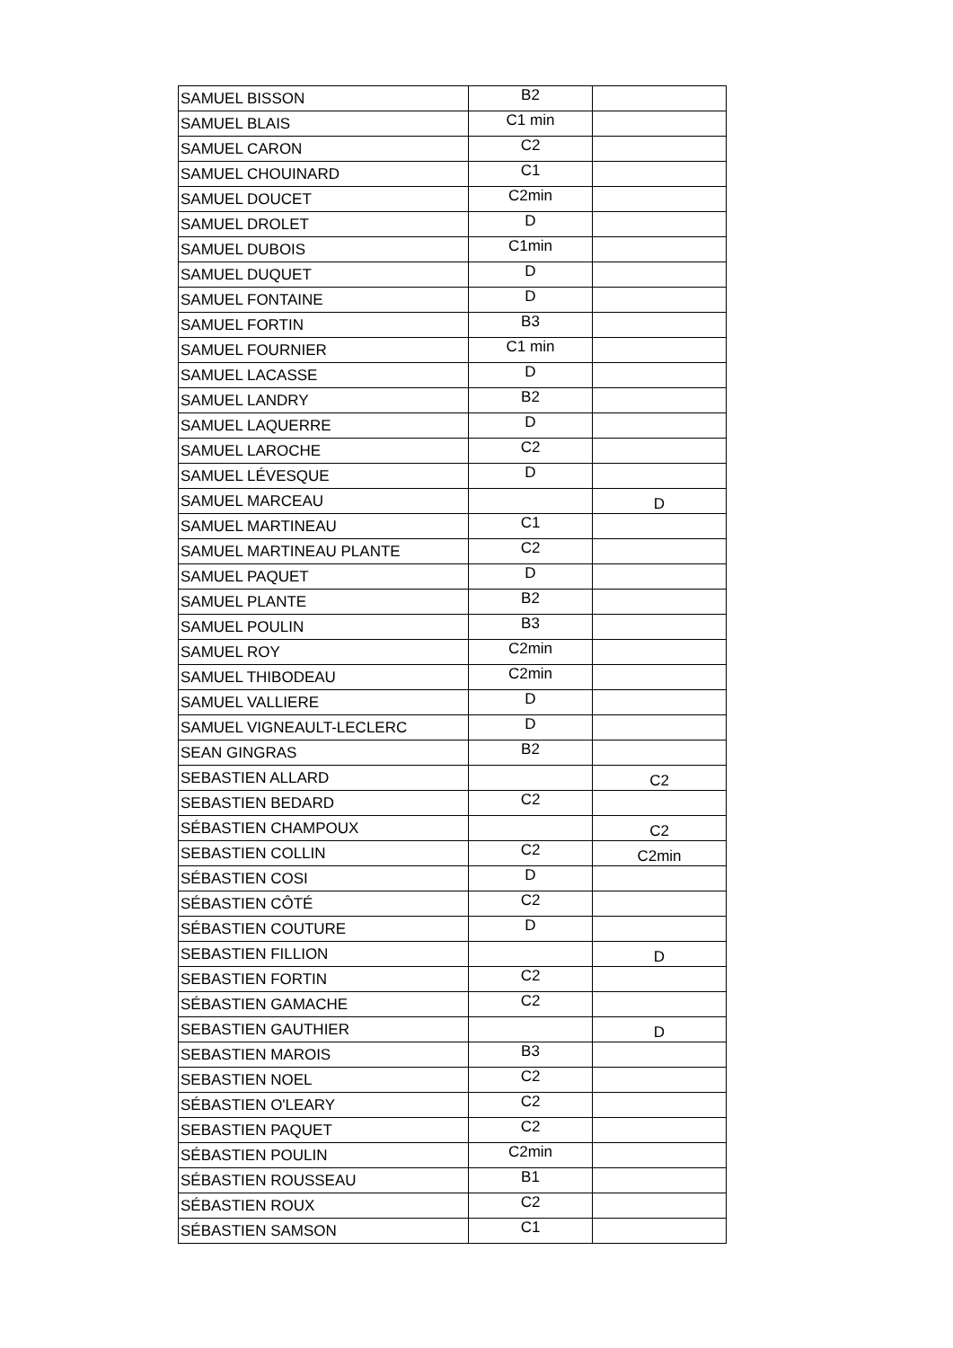| SAMUEL BISSON | B2 | |
| SAMUEL BLAIS | C1 min | |
| SAMUEL CARON | C2 | |
| SAMUEL CHOUINARD | C1 | |
| SAMUEL DOUCET | C2min | |
| SAMUEL DROLET | D | |
| SAMUEL DUBOIS | C1min | |
| SAMUEL DUQUET | D | |
| SAMUEL FONTAINE | D | |
| SAMUEL FORTIN | B3 | |
| SAMUEL FOURNIER | C1 min | |
| SAMUEL LACASSE | D | |
| SAMUEL LANDRY | B2 | |
| SAMUEL LAQUERRE | D | |
| SAMUEL LAROCHE | C2 | |
| SAMUEL LÉVESQUE | D | |
| SAMUEL MARCEAU | | D |
| SAMUEL MARTINEAU | C1 | |
| SAMUEL MARTINEAU PLANTE | C2 | |
| SAMUEL PAQUET | D | |
| SAMUEL PLANTE | B2 | |
| SAMUEL POULIN | B3 | |
| SAMUEL ROY | C2min | |
| SAMUEL THIBODEAU | C2min | |
| SAMUEL VALLIERE | D | |
| SAMUEL VIGNEAULT-LECLERC | D | |
| SEAN GINGRAS | B2 | |
| SEBASTIEN ALLARD | | C2 |
| SEBASTIEN BEDARD | C2 | |
| SÉBASTIEN CHAMPOUX | | C2 |
| SEBASTIEN COLLIN | C2 | C2min |
| SÉBASTIEN COSI | D | |
| SÉBASTIEN CÔTÉ | C2 | |
| SÉBASTIEN COUTURE | D | |
| SEBASTIEN FILLION | | D |
| SEBASTIEN FORTIN | C2 | |
| SÉBASTIEN GAMACHE | C2 | |
| SEBASTIEN GAUTHIER | | D |
| SEBASTIEN MAROIS | B3 | |
| SEBASTIEN NOEL | C2 | |
| SÉBASTIEN O'LEARY | C2 | |
| SEBASTIEN PAQUET | C2 | |
| SÉBASTIEN POULIN | C2min | |
| SÉBASTIEN ROUSSEAU | B1 | |
| SÉBASTIEN ROUX | C2 | |
| SÉBASTIEN SAMSON | C1 | |